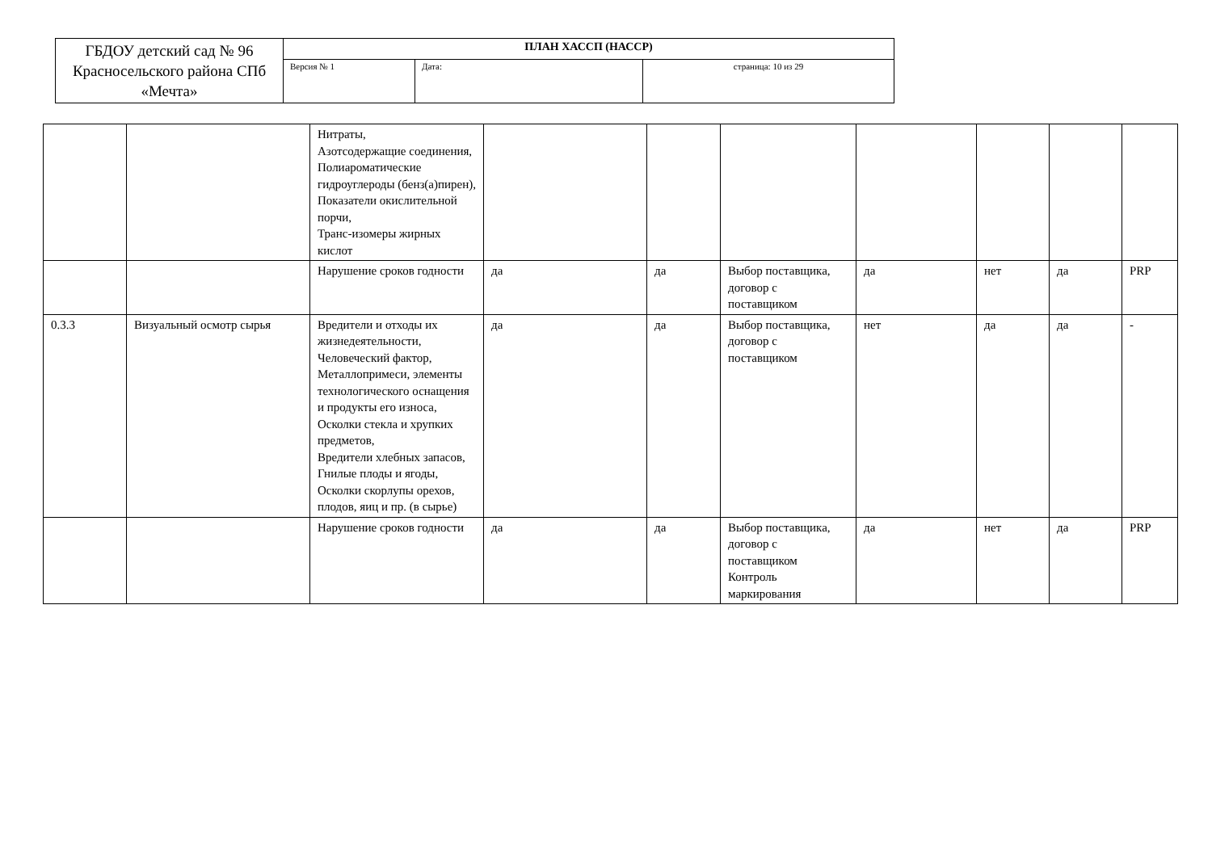| ГБДОУ детский сад № 96 Красносельского района СПб «Мечта» | ПЛАН ХАССП (НАССР) | | |
| | Версия № 1 | Дата: | страница: 10 из 29 |
| | | Нитраты, Азотсодержащие соединения, Полиароматические гидроуглероды (бенз(а)пирен), Показатели окислительной порчи, Транс-изомеры жирных кислот | | | | | | | |
| | | Нарушение сроков годности | да | да | Выбор поставщика, договор с поставщиком | да | нет | да | PRP |
| 0.3.3 | Визуальный осмотр сырья | Вредители и отходы их жизнедеятельности, Человеческий фактор, Металлопримеси, элементы технологического оснащения и продукты его износа, Осколки стекла и хрупких предметов, Вредители хлебных запасов, Гнилые плоды и ягоды, Осколки скорлупы орехов, плодов, яиц и пр. (в сырье) | да | да | Выбор поставщика, договор с поставщиком | нет | да | да | - |
| | | Нарушение сроков годности | да | да | Выбор поставщика, договор с поставщиком Контроль маркирования | да | нет | да | PRP |